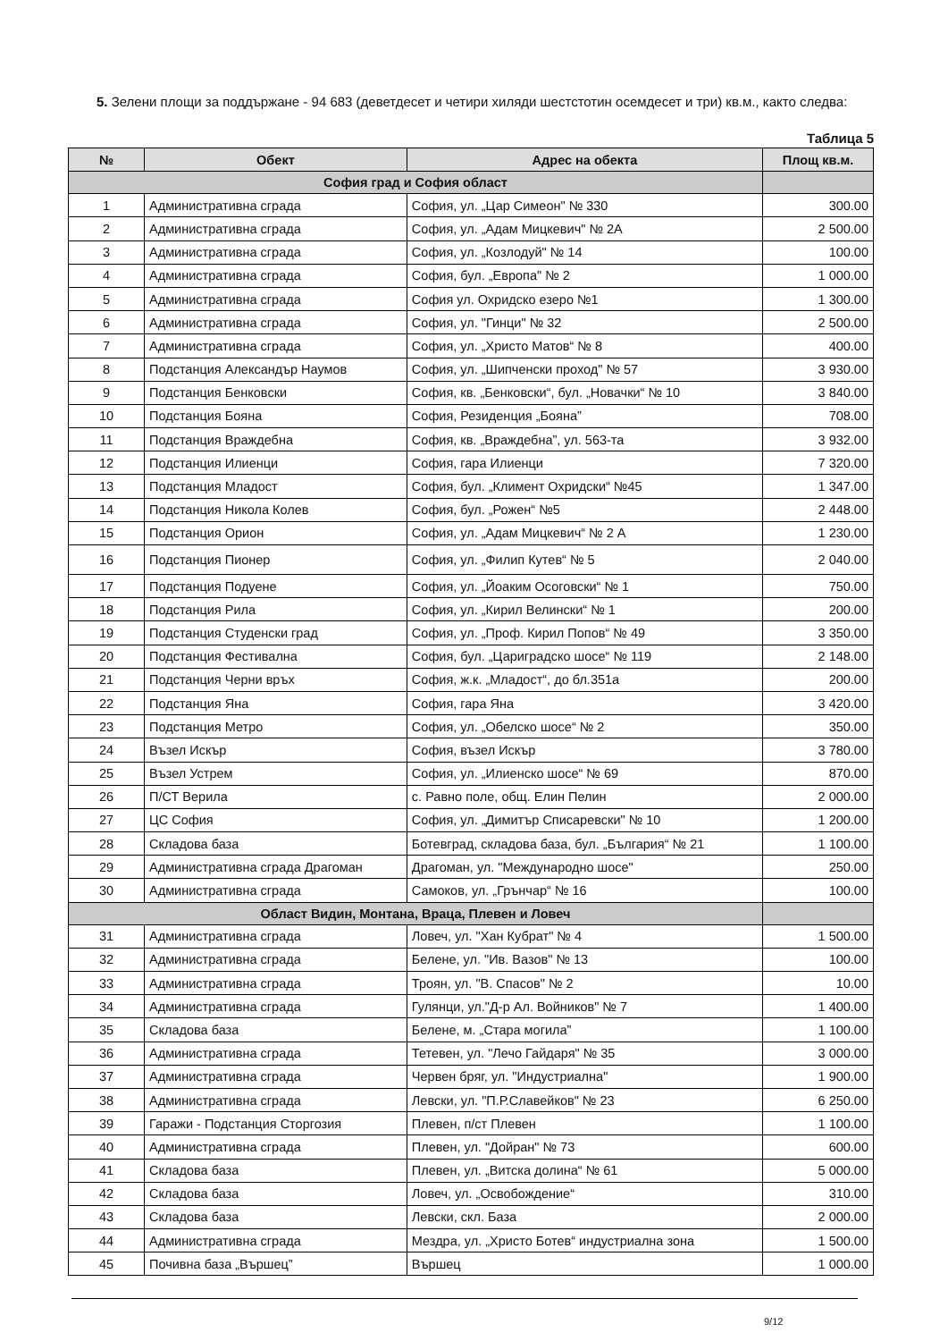5. Зелени площи за поддържане - 94 683 (деветдесет и четири хиляди шестстотин осемдесет и три) кв.м., както следва:
Таблица 5
| № | Обект | Адрес на обекта | Площ кв.м. |
| --- | --- | --- | --- |
| София град и София област | | | |
| 1 | Административна сграда | София, ул. „Цар Симеон" № 330 | 300.00 |
| 2 | Административна сграда | София, ул. „Адам Мицкевич" № 2А | 2 500.00 |
| 3 | Административна сграда | София, ул. „Козлодуй" № 14 | 100.00 |
| 4 | Административна сграда | София, бул. „Европа" № 2 | 1 000.00 |
| 5 | Административна сграда | София ул. Охридско езеро №1 | 1 300.00 |
| 6 | Административна сграда | София, ул. "Гинци" № 32 | 2 500.00 |
| 7 | Административна сграда | София, ул. „Христо Матов“ № 8 | 400.00 |
| 8 | Подстанция Александър Наумов | София, ул. „Шипченски проход" № 57 | 3 930.00 |
| 9 | Подстанция Бенковски | София, кв. „Бенковски“, бул. „Новачки“ № 10 | 3 840.00 |
| 10 | Подстанция Бояна | София, Резиденция „Бояна” | 708.00 |
| 11 | Подстанция Враждебна | София, кв. „Враждебна”, ул. 563-та | 3 932.00 |
| 12 | Подстанция Илиенци | София, гара Илиенци | 7 320.00 |
| 13 | Подстанция Младост | София, бул. „Климент Охридски“ №45 | 1 347.00 |
| 14 | Подстанция Никола Колев | София, бул. „Рожен“ №5 | 2 448.00 |
| 15 | Подстанция Орион | София, ул. „Адам Мицкевич“ № 2 А | 1 230.00 |
| 16 | Подстанция Пионер | София, ул. „Филип Кутев“ № 5 | 2 040.00 |
| 17 | Подстанция Подуене | София, ул. „Йоаким Осоговски“ № 1 | 750.00 |
| 18 | Подстанция Рила | София, ул. „Кирил Велински“ № 1 | 200.00 |
| 19 | Подстанция Студенски град | София, ул. „Проф. Кирил Попов“ № 49 | 3 350.00 |
| 20 | Подстанция Фестивална | София, бул. „Цариградско шосе“ № 119 | 2 148.00 |
| 21 | Подстанция Черни връх | София, ж.к. „Младост“, до бл.351а | 200.00 |
| 22 | Подстанция Яна | София, гара Яна | 3 420.00 |
| 23 | Подстанция Метро | София, ул. „Обелско шосе“ № 2 | 350.00 |
| 24 | Възел Искър | София, възел Искър | 3 780.00 |
| 25 | Възел Устрем | София, ул. „Илиенско шосе“ № 69 | 870.00 |
| 26 | П/СТ Верила | с. Равно поле, общ. Елин Пелин | 2 000.00 |
| 27 | ЦС София | София, ул. „Димитър Списаревски" № 10 | 1 200.00 |
| 28 | Складова база | Ботевград, складова база, бул. „България“ № 21 | 1 100.00 |
| 29 | Административна сграда Драгоман | Драгоман, ул. "Международно шосе" | 250.00 |
| 30 | Административна сграда | Самоков, ул. „Грънчар“ № 16 | 100.00 |
| Област Видин, Монтана, Враца, Плевен и Ловеч | | | |
| 31 | Административна сграда | Ловеч, ул. "Хан Кубрат" № 4 | 1 500.00 |
| 32 | Административна сграда | Белене, ул. "Ив. Вазов" № 13 | 100.00 |
| 33 | Административна сграда | Троян, ул. "В. Спасов" № 2 | 10.00 |
| 34 | Административна сграда | Гулянци, ул."Д-р Ал. Войников" № 7 | 1 400.00 |
| 35 | Складова база | Белене, м. „Стара могила” | 1 100.00 |
| 36 | Административна сграда | Тетевен, ул. "Лечо Гайдаря" № 35 | 3 000.00 |
| 37 | Административна сграда | Червен бряг, ул. "Индустриална" | 1 900.00 |
| 38 | Административна сграда | Левски, ул. "П.Р.Славейков" № 23 | 6 250.00 |
| 39 | Гаражи - Подстанция Сторгозия | Плевен, п/ст Плевен | 1 100.00 |
| 40 | Административна сграда | Плевен, ул. "Дойран" № 73 | 600.00 |
| 41 | Складова база | Плевен, ул. „Витска долина“ № 61 | 5 000.00 |
| 42 | Складова база | Ловеч, ул. „Освобождение“ | 310.00 |
| 43 | Складова база | Левски, скл. База | 2 000.00 |
| 44 | Административна сграда | Мездра, ул. „Христо Ботев“ индустриална зона | 1 500.00 |
| 45 | Почивна база „Вършец” | Вършец | 1 000.00 |
9/12